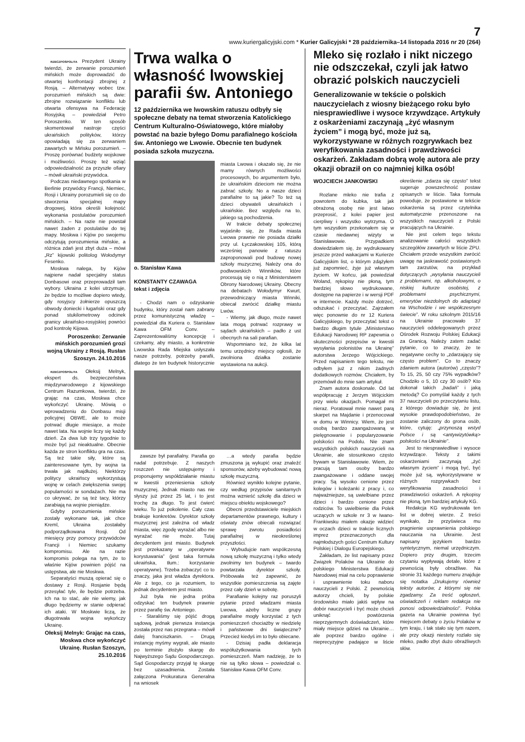7
www.kuriergalicyjski.com * Kurier Galicyjski * 28 października–14 listopada 2016 nr 20 (264)
RZECZPOSPOLITA Prezydent Ukrainy twierdzi, że zerwanie porozumień mińskich może doprowadzić do otwartej konfrontacji zbrojnej z Rosją. – Alternatywy wobec tzw. porozumień mińskich są dwie: zbrojne rozwiązanie konfliktu lub otwarta ofensywa na Federację Rosyjską – powiedział Petro Poroszenko. W ten sposób skomentował nastroje części ukraińskich polityków, którzy opowiadają się za zerwaniem zawartych w Mińsku porozumień. – Proszę porównać budżety wojskowe i możliwości. Proszę też wziąć odpowiedzialność za przyszłe ofiary – mówił ukraiński przywódca.
Podczas niedawnego spotkania w Berlinie przywódcy Francji, Niemiec, Rosji i Ukrainy porozumieli się co do stworzenia specjalnej mapy drogowej, która określi kolejność wykonania postulatów porozumień mińskich. – Na razie nie powstał nawet żaden z postulatów do tej mapy. Moskwa i Kijów po swojemu odczytują porozumienia mińskie, a różnica zdań jest zbyt duża – mówi „Rz” kijowski politolog Wołodymyr Fesenko.
Moskwa nalega, by Kijów najpierw nadał specjalny status Donbasowi oraz przeprowadził tam wybory. Ukraina z kolei utrzymuje, że będzie to możliwe dopiero wtedy, gdy rosyjscy żołnierze opuszczą obwody doniecki i ługański oraz gdy ponad stukilometrowy odcinek granicy ukraińsko-rosyjskiej powróci pod kontrolę Kijowa.
Poroszenko: Zerwanie mińskich porozumień grozi wojną Ukrainy z Rosją. Rusłan Szoszyn. 24.10.2016
RZECZPOSPOLITA Ołeksij Melnyk, ekspert ds. bezpieczeństwa międzynarodowego z kijowskiego Centrum Razumkowa, twierdzi, że grając na czas, Moskwa chce wykończyć Ukrainę. Mówią o wprowadzeniu do Donbasu misji policyjnej OBWE, ale to może potrwać długie miesiące, a może nawet lata. Na wojnie liczy się każdy dzień. Za dwa lub trzy tygodnie to może być już nieaktualne. Obecnie każda ze stron konfliktu gra na czas. Są też takie siły, które są zainteresowane tym, by wojna ta trwała jak najdłużej. Niektórzy politycy ukraińscy wykorzystują wojnę w celach zwiększenia swojej popularności w sondażach. Nie ma co ukrywać, że są też tacy, którzy zarabiają na wojnie pieniądze.
Gdyby porozumienia mińskie zostały wykonane tak, jak chce Kreml, Ukraina zostałaby podporządkowana Rosji. Od miesięcy przy pomocy przywódców Francji i Niemiec szukamy kompromisu. Ale na razie kompromis polega na tym, że to właśnie Kijów powinien pójść na ustępstwa, ale nie Moskwa.
Separatyści muszą opierać się o dostawy z Rosji. Rosjanie będą przesyłać tyle, ile będzie potrzeba. Ich na to stać, ale nie wiemy, jak długo będziemy w stanie odpierać ich ataki. W Moskwie liczą, że długotrwała wojna wykończy Ukrainę.
Ołeksij Melnyk: Grając na czas, Moskwa chce wykończyć Ukrainę. Rusłan Szoszyn, 25.10.2016
Trwa walka o własność lwowskiej parafii św. Antoniego
12 października we lwowskim ratuszu odbyły się społeczne debaty na temat stworzenia Katolickiego Centrum Kulturalno-Oświatowego, które miałoby powstać na bazie byłego Domu parafialnego kościoła św. Antoniego we Lwowie. Obecnie ten budynek posiada szkoła muzyczna.
o. Stanisław Kawa
KONSTANTY CZAWAGA
tekst i zdjęcia
- Chodzi nam o odzyskanie budynku, który został nam zabrany przez komunistyczną władzę – powiedział dla Kuriera o. Stanisław Kawa OFM Conv. – Zaprezentowaliśmy koncepcję i czekamy, aby miasto, a konkretnie Lwowska Rada Miejska usłyszała nasze potrzeby, potrzeby parafii, dlatego że ten budynek historycznie miasta Lwowa i okazało się, że nie mamy równych możliwości procesowych, bo argumentem było, że ukraińskim dzieciom nie można zabrać szkoły. No a nasze dzieci parafialne to są jakie? To też są dzieci obywateli ukraińskich i ukraińskie. Bez względu na to, jakiego są pochodzenia.
W trakcie debaty społecznej wyjaśniło się, że Rada miasta Lwowa prawnie nie posiada działki przy ul. Łyczakowskiej 105, którą wcześniej panowie z ratuszu zaproponowali pod budowę nowej szkoły muzycznej. Należy ona do podlwowskich Winników, które procesują się o nią z Ministerstwem Obrony Narodowej Ukrainy. Obecny na debatach Wołodymyr Kwurt, przewodniczący miasta Winniki, obiecał zwrócić działkę miastu Lwów.
- Wiemy, jak długo, może nawet lata mogą potrwać rozprawy w sądach ukraińskich – padło z ust obecnych na sali parafian.
Wspomniano też, że kilka lat temu urzędnicy miejscy ogłosili, że zwolniona działka zostanie wystawiona na aukcji.
zawsze był parafialny. Parafia go nadal potrzebuje. Z naszych roszczeń nie ustępujemy i proponujemy współdziałanie miastu w kwestii przeniesienia szkoły muzycznej. Jednak miasto nas nie słyszy już przez 25 lat, i to jest trochę za długo. To jest ćwierć wieku. To już pokolenie. Cały czas brakuje konkretów. Dyrektor szkoły muzycznej jest zależna od władz miasta, więc zgodę wyrażać albo nie wyrażać nie może. Tutaj decydentem jest miasto. Budynek jest przekazany w „operatywne korystuwania” (jest taka formuła ukraińska, tłum.: korzystanie operatywne). Trzeba zobaczyć co to znaczy, jaka jest władza dyrektora. Ale z tego, co ja rozumiem, to jednak decydentem jest miasto.
Już była nie jedna próba odzyskać ten budynek prawnie przez parafię św. Antoniego.
- Staraliśmy się pójść drogą sądową, jednak pierwsza instancja została przez nas przegrana – mówił dalej franciszkanin. – Drugą instancję myśmy wygrali, ale miasto po terminie złożyło skargę do Najwyższego Sądu Gospodarczego. Sąd Gospodarczy przyjął tę skargę bez uzasadnienia. Została załączona Prokuratura Generalna na wniosek
…a wtedy parafia będzie zmuszona ją wykupić oraz znaleźć sponsorów, ażeby wybudować nową szkołę muzyczną.
Również wynikło kolejne pytanie, czy według przypisów sanitarnych można wznieść szkołę dla dzieci w miejscu obiektu wojskowego?
Obecni przedstawiciele miejskich departamentów prawnego, kultury i oświaty znów obiecali rozwiązać sprawę zwrotu posiadłości parafialnej w nieokreślonej przyszłości.
- Wybudujcie nam współczesną nową szkołę muzyczną i tylko wtedy zwolnimy ten budynek – twardo powtarzała dyrektor szkoły. Próbowała też zapewnić, że wszystkie pomieszczenia są zajęte przez cały dzień w sobotę.
Parafianie kolejny raz poruszyli pytanie przed władzami miasta Lwowa, ażeby liczne grupy parafialne mogły korzystać z tych pomieszczeń chociażby w niedzielę i państwowe dni świąteczne? Przecież kiedyś im to było obiecane.
- Dzisiaj padła deklaracja współużytkowania tych pomieszczeń. Mam nadzieję, że to nie są tylko słowa – powiedział o. Stanisław Kawa OFM Conv.
Mleko się rozlało i nikt niczego nie odszczekał, czyli jak łatwo obrazić polskich nauczycieli
Generalizowanie w tekście o polskich nauczycielach z wiosny bieżącego roku było niesprawiedliwe i wysoce krzywdzące. Artykuły z oskarżeniami zaczynają „żyć własnym życiem” i mogą być, może już są, wykorzystywane w różnych rozgrywkach bez weryfikowania zasadności i prawdziwości oskarżeń. Zakładam dobrą wolę autora ale przy okazji obraził on co najmniej kilka osób!
WOJCIECH JANKOWSKI
Rozlane mleko nie trafia z powrotem do kubka, tak jak obrażoną osobę nie jest łatwo przeprosić, z kolei papier jest cierpliwy i wszystko wytrzyma. O tym wszystkim przekonałem się w czasie niedawnej wizyty w Stanisławowie. Przypadkiem dowiedziałem się, że wydrukowany jeszcze przed wakacjami w Kurierze Galicyjskim list, o którym zdążyłem już zapomnieć, żyje już własnym życiem. W końcu, jak powiedział Woland, rękopisy nie płoną, tym bardziej słowo wydrukowane, dostępne na papierze i w wersji PDF w internecie. Każdy może dotrzeć, odszukać i przeczytać. Zajrzałem więc ponownie do nr 12 Kuriera Galicyjskiego, by przeczytać tekst o bardzo długim tytule „Ministerstwo Edukacji Narodowej RP zapewnia o skuteczności przepisów w kwestii wysyłania polonistów na Ukrainę” autorstwa Jerzego Wójcickiego. Przed napisaniem tego tekstu, nie odbyłem już z nikim żadnych dodatkowych rozmów. Chciałem, by przemówił do mnie sam artykuł.
Znam autora doskonale. Od lat współpracuję z Jerzym Wójcickim przy wielu okazjach. Pomagał mi nieraz. Poratował mnie nawet parą skarpet na Majdanie i przenocował w domu w Winnicy. Wiem, że jest osobą bardzo zaangażowaną w pielęgnowanie i popularyzowanie polskości na Podolu. Nie znam wszystkich polskich nauczycieli na Ukrainie, ale stosunkowo często bywam w Stanisławowie. Wiem, że pracują tam osoby bardzo zaangażowane i oddane swojej pracy. Są wysoko cenione przez kolegów i koleżanki z pracy i, co najważniejsze, są uwielbiane przez dzieci i bardzo cenione przez rodziców. To uwielbienie dla Polek uczących w szkole nr 3 w Iwano-Frankiwsku miałem okazje widzieć w oczach dzieci w trakcie licznych imprez przeznaczonych dla najmłodszych gości Centrum Kultury Polskiej i Dialogu Europejskiego.
Zakładam, że list napisany przez Związek Polaków na Ukrainie do polskiego Ministerstwa Edukacji Narodowej miał na celu poprawienie i usprawnienie toku naboru nauczycieli z Polski. Z pewnością autorzy chcieli, by polskie środowisko miało jakiś wpływ na dobór nauczycieli i być może chcieli uniknąć powtórzenia nieprzyjemnych doświadczeń, które miały miejsce gdzieś na Ukrainie… ale poprzez bardzo ogólne i nieprecyzyjne padające w liście określenie „zdarza się często” tekst sugeruje powszechność postaw opisanych w liście. Taka formuła powoduje, że postawione w tekście oskarżenia są przez czytelnika automatycznie przenoszone na wszystkich nauczycieli z Polski pracujących na Ukrainie.
Nie jest celem tego tekstu analizowanie całości wszystkich szczegółów zawartych w liście ZPU. Chciałem przede wszystkim zwrócić uwagę na jaskrawość postawionych tam zarzutów, na przykład dotyczących „wysyłania nauczycieli z problemami, np. alkoholowymi, o niskiej kulturze osobistej, z problemami psychicznymi, emerytów niezdolnych do adaptacji na Wschodzie i we współczesnym świecie”. W roku szkolnym 2015/16 na Ukrainie pracowało 37 nauczycieli oddelegowanych przez Ośrodek Rozwoju Polskiej Edukacji za Granicą. Należy zatem zadać pytanie, co to znaczy, że te negatywne cechy to „zdarzający się często problem”. Co to znaczy zdaniem autora (autorów) „często”? To 15, 25, 50 czy 75% wypadków? Chodziło o 5, 10 czy 30 osób? Kto dokonał takich „badań” i jaką metodą? Co pomyślał każdy z tych 37 nauczycieli po przeczytaniu listu, z którego dowiaduje się, że jest wysokie prawdopodobieństwo, że zostanie zaliczony do grona osób, które, cytuję: „przynoszą wstyd Polsce i są <antywizytówką> polskości na Ukrainie”.
Jest to niesprawiedliwe i wysoce krzywdzące. Teksty z takimi oskarżeniami zaczynają „żyć własnym życiem” i mogą być, być może już są, wykorzystywane w różnych rozgrywkach bez weryfikowania zasadności i prawdziwości oskarżeń. A rękopisy nie płoną, tym bardziej artykuły KG.
Redakcja KG wydrukowała ten list w dobrej wierze. Z treści wynikało, że przyświeca mu pragnienie usprawnienia polskiego nauczania na Ukrainie. Jest napisany językiem bardzo syntetycznym, niemal urzędniczym. Dopiero przy drugim, trzecim czytaniu wypływają detale, które z pewnością były obraźliwe. Na stronie 31 każdego numeru znajduje się notatka „Drukujemy również teksty autorów, z którymi się nie zgadzamy. Za treść ogłoszeń, oświadczeń i reklam redakcja nie ponosi odpowiedzialności”. Polska gazeta na Ukrainie powinna być miejscem debaty o życiu Polaków w tym kraju, i tak stało się tym razem, ale przy okazji niestety rozlało się mleko, padło zbyt dużo obraźliwych słów.